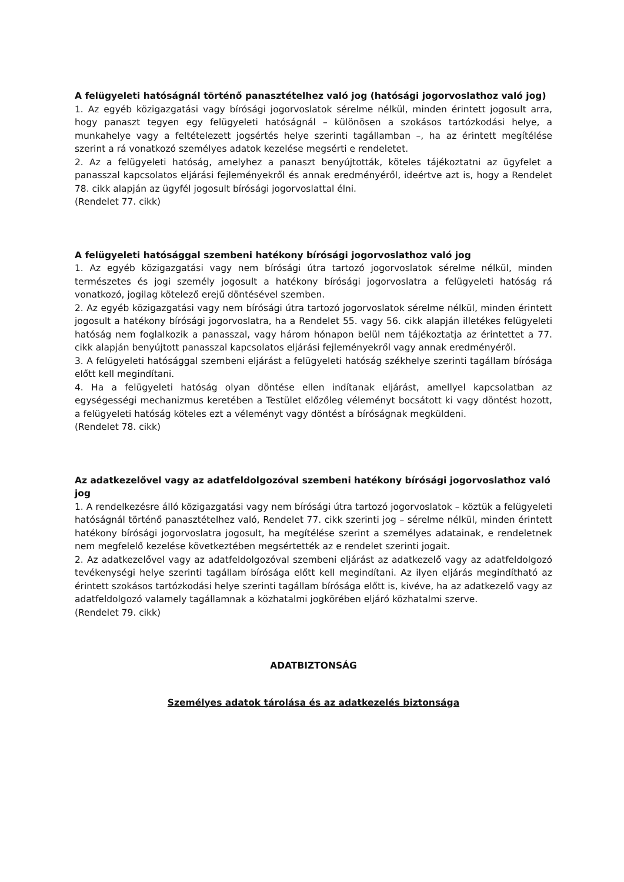A felügyeleti hatóságnál történő panasztételhez való jog (hatósági jogorvoslathoz való jog)
1. Az egyéb közigazgatási vagy bírósági jogorvoslatok sérelme nélkül, minden érintett jogosult arra, hogy panaszt tegyen egy felügyeleti hatóságnál – különösen a szokásos tartózkodási helye, a munkahelye vagy a feltételezett jogsértés helye szerinti tagállamban –, ha az érintett megítélése szerint a rá vonatkozó személyes adatok kezelése megsérti e rendeletet.
2. Az a felügyeleti hatóság, amelyhez a panaszt benyújtották, köteles tájékoztatni az ügyfelet a panasszal kapcsolatos eljárási fejleményekről és annak eredményéről, ideértve azt is, hogy a Rendelet 78. cikk alapján az ügyfél jogosult bírósági jogorvoslattal élni.
(Rendelet 77. cikk)
A felügyeleti hatósággal szembeni hatékony bírósági jogorvoslathoz való jog
1. Az egyéb közigazgatási vagy nem bírósági útra tartozó jogorvoslatok sérelme nélkül, minden természetes és jogi személy jogosult a hatékony bírósági jogorvoslatra a felügyeleti hatóság rá vonatkozó, jogilag kötelező erejű döntésével szemben.
2. Az egyéb közigazgatási vagy nem bírósági útra tartozó jogorvoslatok sérelme nélkül, minden érintett jogosult a hatékony bírósági jogorvoslatra, ha a Rendelet 55. vagy 56. cikk alapján illetékes felügyeleti hatóság nem foglalkozik a panasszal, vagy három hónapon belül nem tájékoztatja az érintettet a 77. cikk alapján benyújtott panasszal kapcsolatos eljárási fejleményekről vagy annak eredményéről.
3. A felügyeleti hatósággal szembeni eljárást a felügyeleti hatóság székhelye szerinti tagállam bírósága előtt kell megindítani.
4. Ha a felügyeleti hatóság olyan döntése ellen indítanak eljárást, amellyel kapcsolatban az egységességi mechanizmus keretében a Testület előzőleg véleményt bocsátott ki vagy döntést hozott, a felügyeleti hatóság köteles ezt a véleményt vagy döntést a bíróságnak megküldeni.
(Rendelet 78. cikk)
Az adatkezelővel vagy az adatfeldolgozóval szembeni hatékony bírósági jogorvoslathoz való jog
1. A rendelkezésre álló közigazgatási vagy nem bírósági útra tartozó jogorvoslatok – köztük a felügyeleti hatóságnál történő panasztételhez való, Rendelet 77. cikk szerinti jog – sérelme nélkül, minden érintett hatékony bírósági jogorvoslatra jogosult, ha megítélése szerint a személyes adatainak, e rendeletnek nem megfelelő kezelése következtében megsértették az e rendelet szerinti jogait.
2. Az adatkezelővel vagy az adatfeldolgozóval szembeni eljárást az adatkezelő vagy az adatfeldolgozó tevékenységi helye szerinti tagállam bírósága előtt kell megindítani. Az ilyen eljárás megindítható az érintett szokásos tartózkodási helye szerinti tagállam bírósága előtt is, kivéve, ha az adatkezelő vagy az adatfeldolgozó valamely tagállamnak a közhatalmi jogkörében eljáró közhatalmi szerve.
(Rendelet 79. cikk)
ADATBIZTONSÁG
Személyes adatok tárolása és az adatkezelés biztonsága